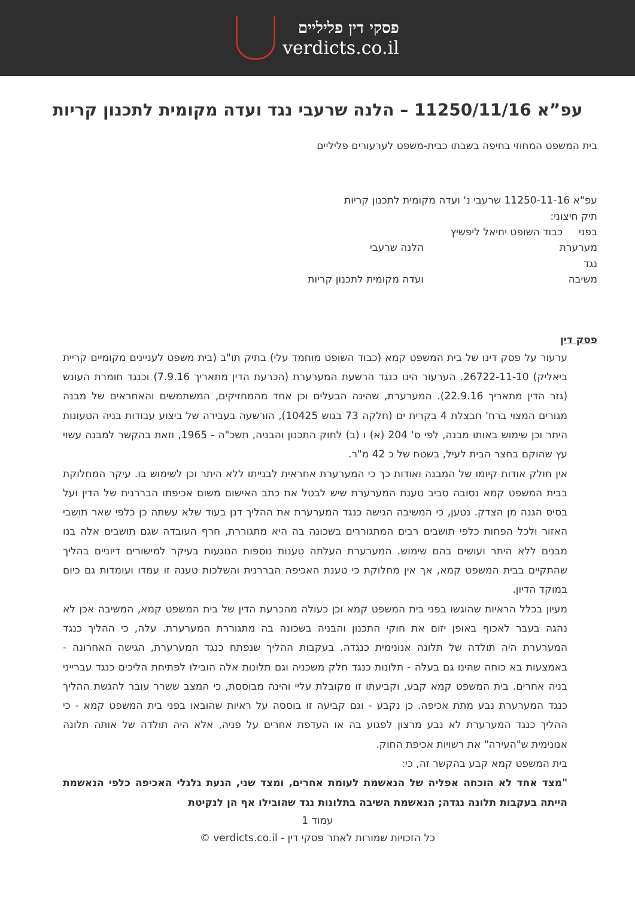פסקי דין פליליים
verdicts.co.il
עפ”א 11250/11/16 – הלנה שרעבי נגד ועדה מקומית לתכנון קריות
בית המשפט המחוזי בחיפה בשבתו כבית-משפט לערעורים פליליים
עפ"א 11250-11-16 שרעבי נ' ועדה מקומית לתכנון קריות
תיק חיצוני:
בפני כבוד השופט יחיאל ליפשיץ
מערערת הלנה שרעבי
נגד
משיבה ועדה מקומית לתכנון קריות
פסק דין
ערעור על פסק דינו של בית המשפט קמא (כבוד השופט מוחמד עלי) בתיק תו"ב (בית משפט לעניינים מקומיים קריית ביאליק) 26722-11-10. הערעור הינו כנגד הרשעת המערערת (הכרעת הדין מתאריך 7.9.16) וכנגד חומרת העונש (גזר הדין מתאריך 22.9.16). המערערת, שהינה הבעלים וכן אחד מהמחזיקים, המשתמשים והאחראים של מבנה מגורים המצוי ברח' חבצלת 4 בקרית ים (חלקה 73 בגוש 10425), הורשעה בעבירה של ביצוע עבודות בניה הטעונות היתר וכן שימוש באותו מבנה, לפי ס' 204 (א) ו (ב) לחוק התכנון והבניה, תשכ"ה - 1965, וזאת בהקשר למבנה עשוי עץ שהוקם בחצר הבית לעיל, בשטח של כ 42 מ"ר.
אין חולק אודות קיומו של המבנה ואודות כך כי המערערת אחראית לבנייתו ללא היתר וכן לשימוש בו. עיקר המחלוקת בבית המשפט קמא נסובה סביב טענת המערערת שיש לבטל את כתב האישום משום אכיפתו הבררנית של הדין ועל בסיס הגנה מן הצדק. נטען, כי המשיבה הגישה כנגד המערערת את ההליך דנן בעוד שלא עשתה כן כלפי שאר תושבי האזור ולכל הפחות כלפי תושבים רבים המתגוררים בשכונה בה היא מתגוררת, חרף העובדה שגם תושבים אלה בנו מבנים ללא היתר ועושים בהם שימוש. המערערת העלתה טענות נוספות הנוגעות בעיקר למישורים דיוניים בהליך שהתקיים בבית המשפט קמא, אך אין מחלוקת כי טענת האכיפה הבררנית והשלכות טענה זו עמדו ועומדות גם כיום במוקד הדיון.
מעיון בכלל הראיות שהוגשו בפני בית המשפט קמא וכן כעולה מהכרעת הדין של בית המשפט קמא, המשיבה אכן לא נהגה בעבר לאכוף באופן יזום את חוקי התכנון והבניה בשכונה בה מתגוררת המערערת. עלה, כי ההליך כנגד המערערת היה תולדה של תלונה אנונימית כנגדה. בעקבות ההליך שנפתח כנגד המערערת, הגישה האחרונה - באמצעות בא כוחה שהינו גם בעלה - תלונות כנגד חלק משכניה וגם תלונות אלה הובילו לפתיחת הליכים כנגד עברייני בניה אחרים. בית המשפט קמא קבע, וקביעתו זו מקובלת עליי והינה מבוססת, כי המצב ששרר עובר להגשת ההליך כנגד המערערת נבע מתת אכיפה. כן נקבע - וגם קביעה זו בוססה על ראיות שהובאו בפני בית המשפט קמא - כי ההליך כנגד המערערת לא נבע מרצון לפגוע בה או העדפת אחרים על פניה, אלא היה תולדה של אותה תלונה אנונימית ש"העירה" את רשויות אכיפת החוק.
בית המשפט קמא קבע בהקשר זה, כי:
"מצד אחד לא הוכחה אפליה של הנאשמת לעומת אחרים, ומצד שני, הנעת גלגלי האכיפה כלפי הנאשמת הייתה בעקבות תלונה נגדה; הנאשמת השיבה בתלונות נגד שהובילו אף הן לנקיטת
עמוד 1
כל הזכויות שמורות לאתר פסקי דין - verdicts.co.il ©